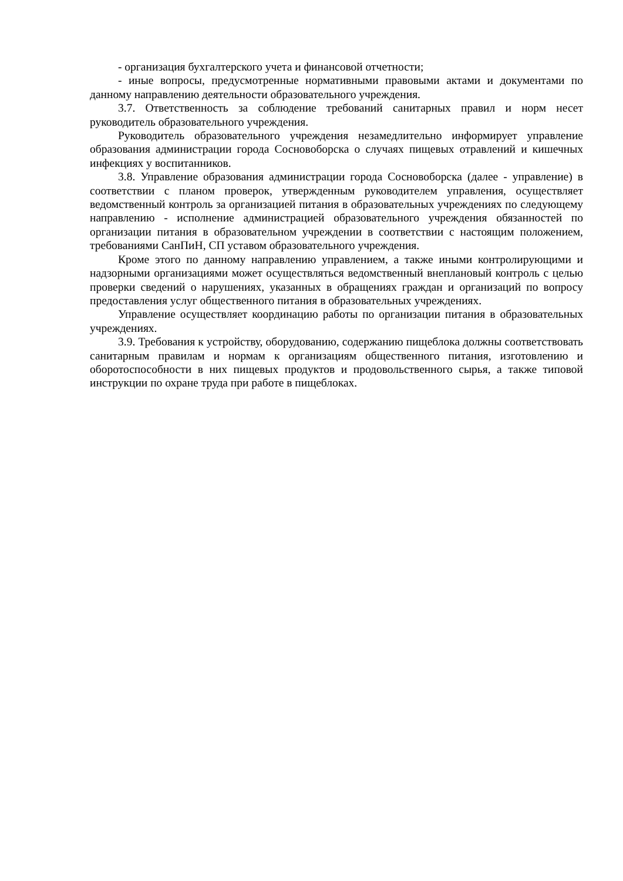- организация бухгалтерского учета и финансовой отчетности;
- иные вопросы, предусмотренные нормативными правовыми актами и документами по данному направлению деятельности образовательного учреждения.
3.7. Ответственность за соблюдение требований санитарных правил и норм несет руководитель образовательного учреждения.
Руководитель образовательного учреждения незамедлительно информирует управление образования администрации города Сосновоборска о случаях пищевых отравлений и кишечных инфекциях у воспитанников.
3.8. Управление образования администрации города Сосновоборска (далее - управление) в соответствии с планом проверок, утвержденным руководителем управления, осуществляет ведомственный контроль за организацией питания в образовательных учреждениях по следующему направлению - исполнение администрацией образовательного учреждения обязанностей по организации питания в образовательном учреждении в соответствии с настоящим положением, требованиями СанПиН, СП уставом образовательного учреждения.
Кроме этого по данному направлению управлением, а также иными контролирующими и надзорными организациями может осуществляться ведомственный внеплановый контроль с целью проверки сведений о нарушениях, указанных в обращениях граждан и организаций по вопросу предоставления услуг общественного питания в образовательных учреждениях.
Управление осуществляет координацию работы по организации питания в образовательных учреждениях.
3.9. Требования к устройству, оборудованию, содержанию пищеблока должны соответствовать санитарным правилам и нормам к организациям общественного питания, изготовлению и оборотоспособности в них пищевых продуктов и продовольственного сырья, а также типовой инструкции по охране труда при работе в пищеблоках.